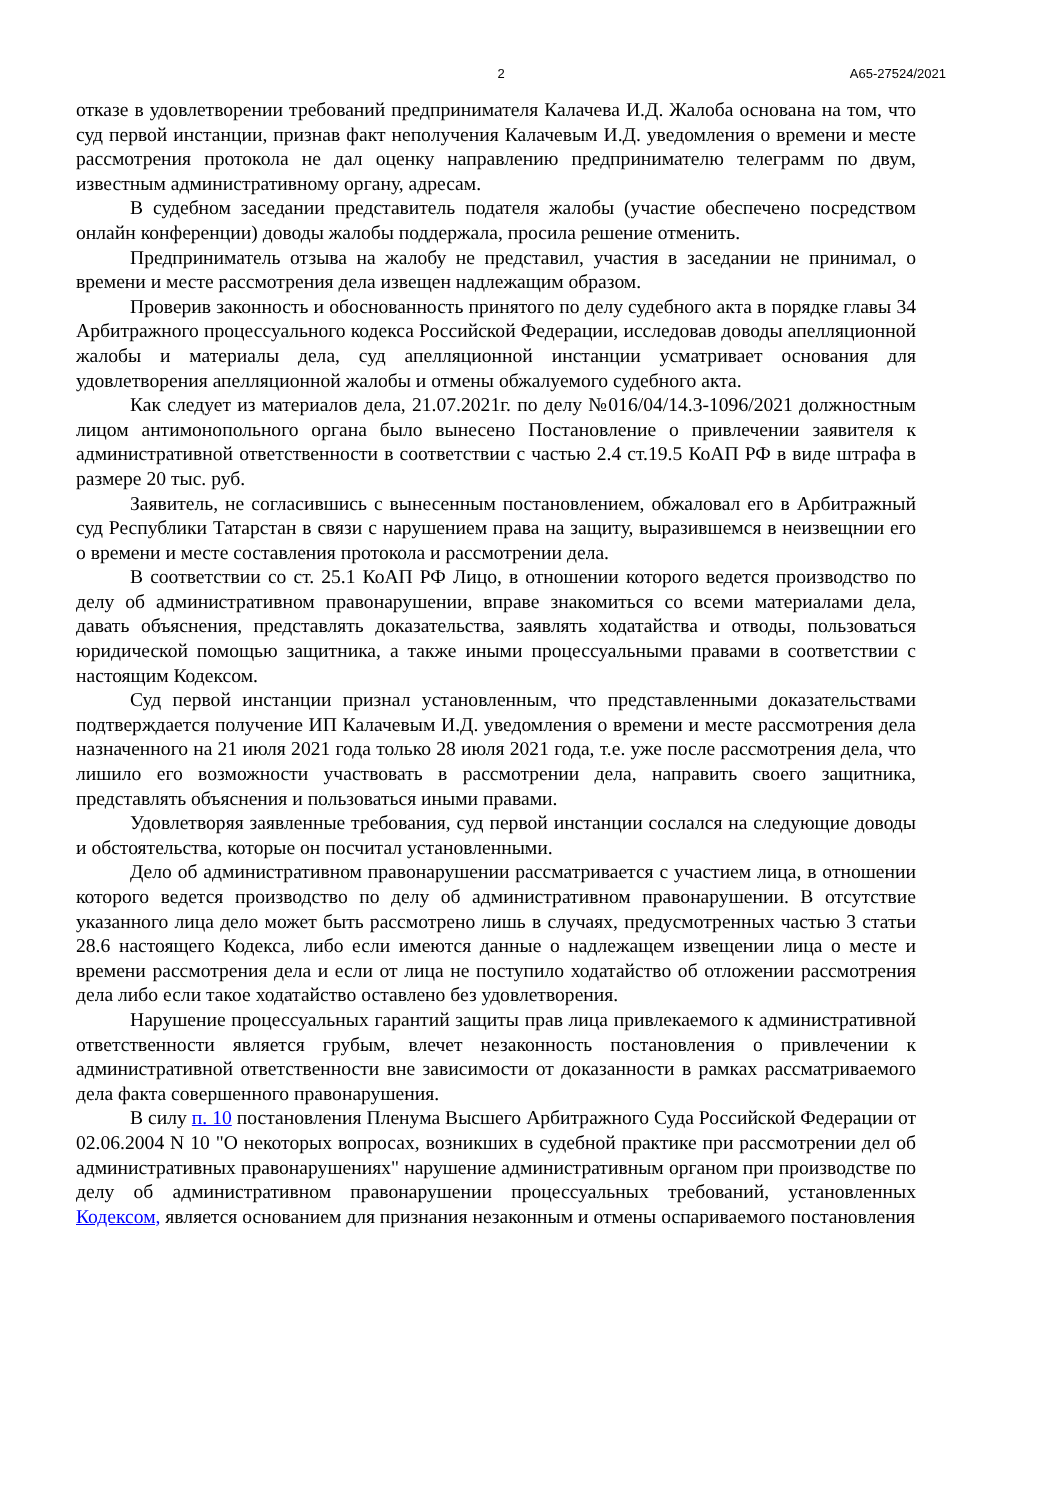2 А65-27524/2021
отказе в удовлетворении требований предпринимателя Калачева И.Д. Жалоба основана на том, что суд первой инстанции, признав факт неполучения Калачевым И.Д. уведомления о времени и месте рассмотрения протокола не дал оценку направлению предпринимателю телеграмм по двум, известным административному органу, адресам.
В судебном заседании представитель подателя жалобы (участие обеспечено посредством онлайн конференции) доводы жалобы поддержала, просила решение отменить.
Предприниматель отзыва на жалобу не представил, участия в заседании не принимал, о времени и месте рассмотрения дела извещен надлежащим образом.
Проверив законность и обоснованность принятого по делу судебного акта в порядке главы 34 Арбитражного процессуального кодекса Российской Федерации, исследовав доводы апелляционной жалобы и материалы дела, суд апелляционной инстанции усматривает основания для удовлетворения апелляционной жалобы и отмены обжалуемого судебного акта.
Как следует из материалов дела, 21.07.2021г. по делу №016/04/14.3-1096/2021 должностным лицом антимонопольного органа было вынесено Постановление о привлечении заявителя к административной ответственности в соответствии с частью 2.4 ст.19.5 КоАП РФ в виде штрафа в размере 20 тыс. руб.
Заявитель, не согласившись с вынесенным постановлением, обжаловал его в Арбитражный суд Республики Татарстан в связи с нарушением права на защиту, выразившемся в неизвещнии его о времени и месте составления протокола и рассмотрении дела.
В соответствии со ст. 25.1 КоАП РФ Лицо, в отношении которого ведется производство по делу об административном правонарушении, вправе знакомиться со всеми материалами дела, давать объяснения, представлять доказательства, заявлять ходатайства и отводы, пользоваться юридической помощью защитника, а также иными процессуальными правами в соответствии с настоящим Кодексом.
Суд первой инстанции признал установленным, что представленными доказательствами подтверждается получение ИП Калачевым И.Д. уведомления о времени и месте рассмотрения дела назначенного на 21 июля 2021 года только 28 июля 2021 года, т.е. уже после рассмотрения дела, что лишило его возможности участвовать в рассмотрении дела, направить своего защитника, представлять объяснения и пользоваться иными правами.
Удовлетворяя заявленные требования, суд первой инстанции сослался на следующие доводы и обстоятельства, которые он посчитал установленными.
Дело об административном правонарушении рассматривается с участием лица, в отношении которого ведется производство по делу об административном правонарушении. В отсутствие указанного лица дело может быть рассмотрено лишь в случаях, предусмотренных частью 3 статьи 28.6 настоящего Кодекса, либо если имеются данные о надлежащем извещении лица о месте и времени рассмотрения дела и если от лица не поступило ходатайство об отложении рассмотрения дела либо если такое ходатайство оставлено без удовлетворения.
Нарушение процессуальных гарантий защиты прав лица привлекаемого к административной ответственности является грубым, влечет незаконность постановления о привлечении к административной ответственности вне зависимости от доказанности в рамках рассматриваемого дела факта совершенного правонарушения.
В силу п. 10 постановления Пленума Высшего Арбитражного Суда Российской Федерации от 02.06.2004 N 10 "О некоторых вопросах, возникших в судебной практике при рассмотрении дел об административных правонарушениях" нарушение административным органом при производстве по делу об административном правонарушении процессуальных требований, установленных Кодексом, является основанием для признания незаконным и отмены оспариваемого постановления